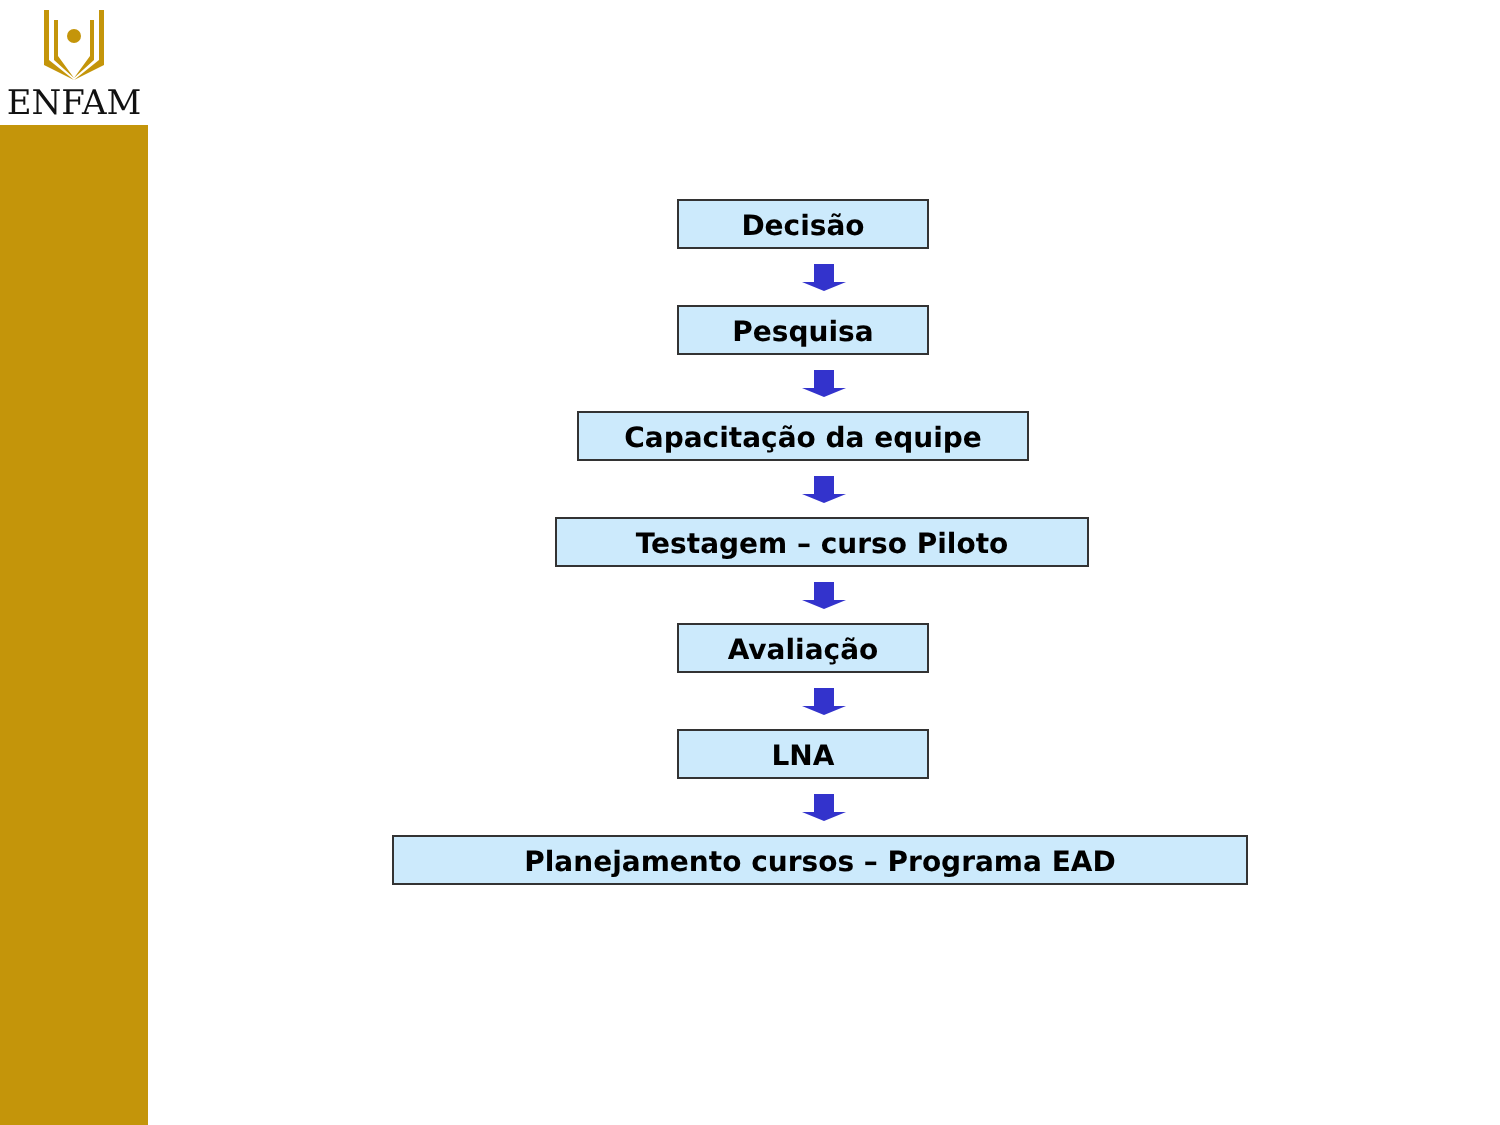ENFAM
Decisão
Pesquisa
Capacitação da equipe
Testagem – curso Piloto
Avaliação
LNA
Planejamento cursos – Programa EAD